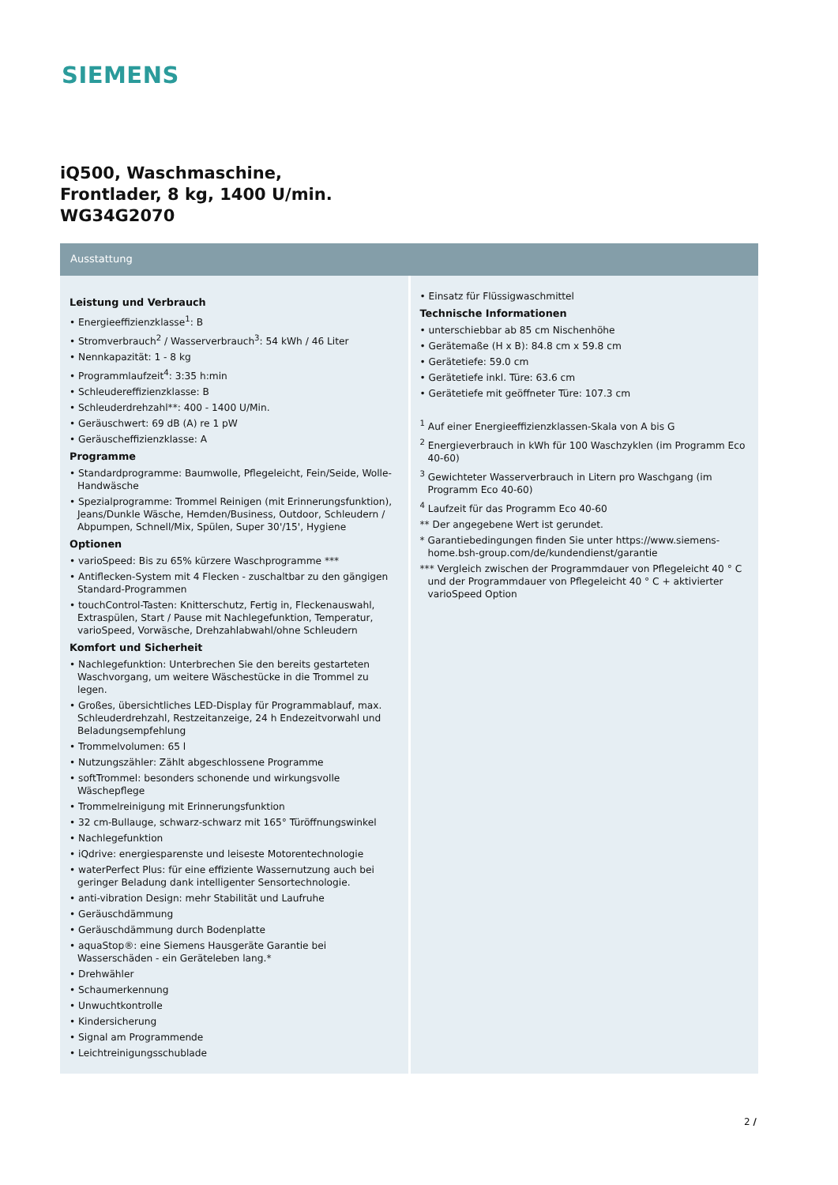SIEMENS
iQ500, Waschmaschine,
Frontlader, 8 kg, 1400 U/min.
WG34G2070
Ausstattung
Leistung und Verbrauch
• Energieeffizienzklasse<sup>1</sup>: B
• Stromverbrauch<sup>2</sup> / Wasserverbrauch<sup>3</sup>: 54 kWh / 46 Liter
• Nennkapazität: 1 - 8 kg
• Programmlaufzeit<sup>4</sup>: 3:35 h:min
• Schleudereffizienzklasse: B
• Schleuderdrehzahl**: 400 - 1400 U/Min.
• Geräuschwert: 69 dB (A) re 1 pW
• Geräuscheffizienzklasse: A
Programme
• Standardprogramme: Baumwolle, Pflegeleicht, Fein/Seide, Wolle-Handwäsche
• Spezialprogramme: Trommel Reinigen (mit Erinnerungsfunktion), Jeans/Dunkle Wäsche, Hemden/Business, Outdoor, Schleudern / Abpumpen, Schnell/Mix, Spülen, Super 30'/15', Hygiene
Optionen
• varioSpeed: Bis zu 65% kürzere Waschprogramme ***
• Antiflecken-System mit 4 Flecken - zuschaltbar zu den gängigen Standard-Programmen
• touchControl-Tasten: Knitterschutz, Fertig in, Fleckenauswahl, Extraspülen, Start / Pause mit Nachlegefunktion, Temperatur, varioSpeed, Vorwäsche, Drehzahlabwahl/ohne Schleudern
Komfort und Sicherheit
• Nachlegefunktion: Unterbrechen Sie den bereits gestarteten Waschvorgang, um weitere Wäschestücke in die Trommel zu legen.
• Großes, übersichtliches LED-Display für Programmablauf, max. Schleuderdrehzahl, Restzeitanzeige, 24 h Endezeitvorwahl und Beladungsempfehlung
• Trommelvolumen: 65 l
• Nutzungszähler: Zählt abgeschlossene Programme
• softTrommel: besonders schonende und wirkungsvolle Wäschepflege
• Trommelreinigung mit Erinnerungsfunktion
• 32 cm-Bullauge, schwarz-schwarz mit 165° Türöffnungswinkel
• Nachlegefunktion
• iQdrive: energiesparenste und leiseste Motorentechnologie
• waterPerfect Plus: für eine effiziente Wassernutzung auch bei geringer Beladung dank intelligenter Sensortechnologie.
• anti-vibration Design: mehr Stabilität und Laufruhe
• Geräuschdämmung
• Geräuschdämmung durch Bodenplatte
• aquaStop®: eine Siemens Hausgeräte Garantie bei Wasserschäden - ein Geräteleben lang.*
• Drehwähler
• Schaumerkennung
• Unwuchtkontrolle
• Kindersicherung
• Signal am Programmende
• Leichtreinigungsschublade
• Einsatz für Flüssigwaschmittel
Technische Informationen
• unterschiebbar ab 85 cm Nischenhöhe
• Gerätemaße (H x B): 84.8 cm x 59.8 cm
• Gerätetiefe: 59.0 cm
• Gerätetiefe inkl. Türe: 63.6 cm
• Gerätetiefe mit geöffneter Türe: 107.3 cm
<sup>1</sup> Auf einer Energieeffizienzklassen-Skala von A bis G
<sup>2</sup> Energieverbrauch in kWh für 100 Waschzyklen (im Programm Eco 40-60)
<sup>3</sup> Gewichteter Wasserverbrauch in Litern pro Waschgang (im Programm Eco 40-60)
<sup>4</sup> Laufzeit für das Programm Eco 40-60
** Der angegebene Wert ist gerundet.
* Garantiebedingungen finden Sie unter https://www.siemens-home.bsh-group.com/de/kundendienst/garantie
*** Vergleich zwischen der Programmdauer von Pflegeleicht 40 ° C und der Programmdauer von Pflegeleicht 40 ° C + aktivierter varioSpeed Option
2 /